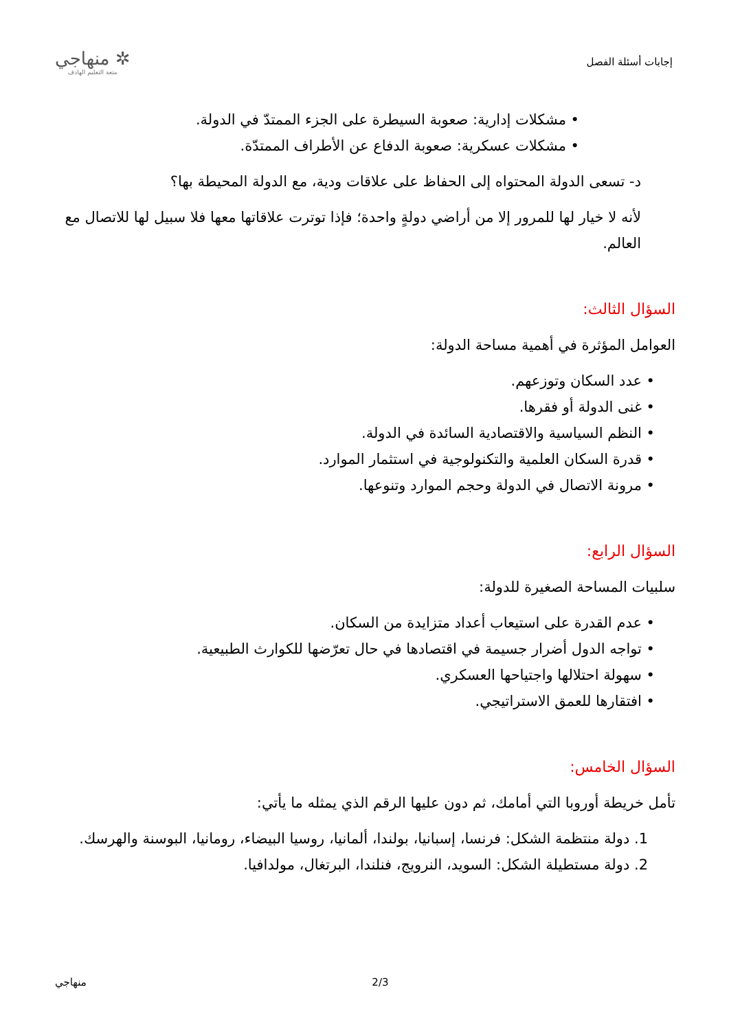إجابات أسئلة الفصل
✲ منهاجي
متعة التعليم الهادف
• مشكلات إدارية: صعوبة السيطرة على الجزء الممتدّ في الدولة.
• مشكلات عسكرية: صعوبة الدفاع عن الأطراف الممتدّة.
د- تسعى الدولة المحتواه إلى الحفاظ على علاقات ودية، مع الدولة المحيطة بها؟
لأنه لا خيار لها للمرور إلا من أراضي دولةٍ واحدة؛ فإذا توترت علاقاتها معها فلا سبيل لها للاتصال مع العالم.
السؤال الثالث:
العوامل المؤثرة في أهمية مساحة الدولة:
• عدد السكان وتوزعهم.
• غنى الدولة أو فقرها.
• النظم السياسية والاقتصادية السائدة في الدولة.
• قدرة السكان العلمية والتكنولوجية في استثمار الموارد.
• مرونة الاتصال في الدولة وحجم الموارد وتنوعها.
السؤال الرابع:
سلبيات المساحة الصغيرة للدولة:
• عدم القدرة على استيعاب أعداد متزايدة من السكان.
• تواجه الدول أضرار جسيمة في اقتصادها في حال تعرّضها للكوارث الطبيعية.
• سهولة احتلالها واجتياحها العسكري.
• افتقارها للعمق الاستراتيجي.
السؤال الخامس:
تأمل خريطة أوروبا التي أمامك، ثم دون عليها الرقم الذي يمثله ما يأتي:
1. دولة منتظمة الشكل: فرنسا، إسبانيا، بولندا، ألمانيا، روسيا البيضاء، رومانيا، البوسنة والهرسك.
2. دولة مستطيلة الشكل: السويد، النرويج، فنلندا، البرتغال، مولدافيا.
منهاجي 2/3